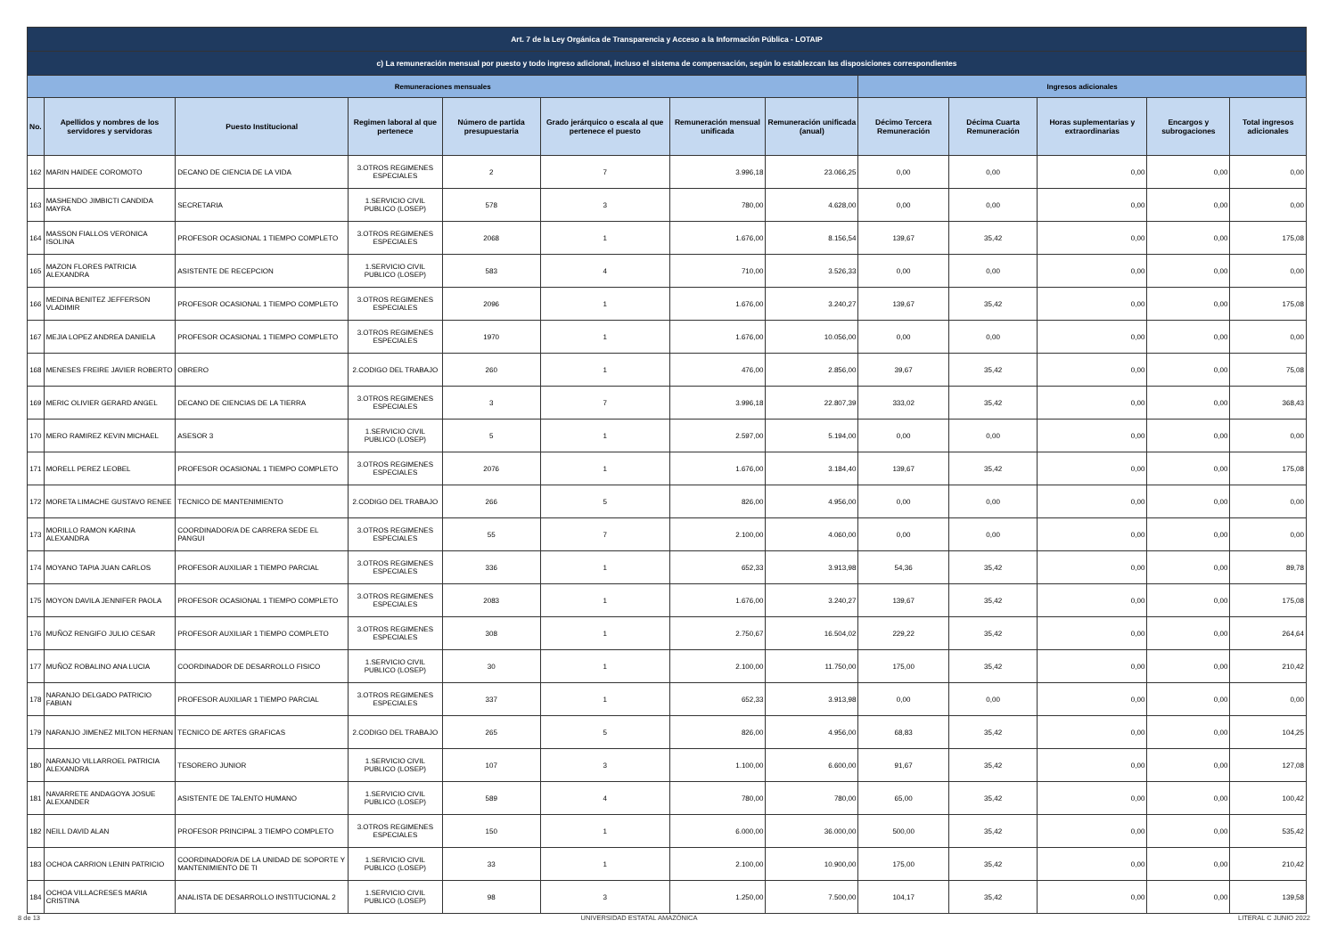| Art. 7 de la Ley Orgánica de Transparencia y Acceso a la Información Pública - LOTAIP | | | | | | | | | | | | |
| --- | --- | --- | --- | --- | --- | --- | --- | --- | --- | --- | --- | --- |
| c) La remuneración mensual por puesto y todo ingreso adicional, incluso el sistema de compensación, según lo establezcan las disposiciones correspondientes | | | | | | | | | | | | |
| Remuneraciones mensuales | | | | | | | | Ingresos adicionales | | | | |
| No. | Apellidos y nombres de los servidores y servidoras | Puesto Institucional | Regimen laboral al que pertenece | Número de partida presupuestaria | Grado jerárquico o escala al que pertenece el puesto | Remuneración mensual unificada | Remuneración unificada (anual) | Décimo Tercera Remuneración | Décima Cuarta Remuneración | Horas suplementarias y extraordinarias | Encargos y subrogaciones | Total ingresos adicionales |
| 162 | MARIN HAIDEE COROMOTO | DECANO DE CIENCIA DE LA VIDA | 3.OTROS REGIMENES ESPECIALES | 2 | 7 | 3.996,18 | 23.066,25 | 0,00 | 0,00 | 0,00 | 0,00 | 0,00 |
| 163 | MASHENDO JIMBICTI CANDIDA MAYRA | SECRETARIA | 1.SERVICIO CIVIL PUBLICO (LOSEP) | 578 | 3 | 780,00 | 4.628,00 | 0,00 | 0,00 | 0,00 | 0,00 | 0,00 |
| 164 | MASSON FIALLOS VERONICA ISOLINA | PROFESOR OCASIONAL 1 TIEMPO COMPLETO | 3.OTROS REGIMENES ESPECIALES | 2068 | 1 | 1.676,00 | 8.156,54 | 139,67 | 35,42 | 0,00 | 0,00 | 175,08 |
| 165 | MAZON FLORES PATRICIA ALEXANDRA | ASISTENTE DE RECEPCION | 1.SERVICIO CIVIL PUBLICO (LOSEP) | 583 | 4 | 710,00 | 3.526,33 | 0,00 | 0,00 | 0,00 | 0,00 | 0,00 |
| 166 | MEDINA BENITEZ JEFFERSON VLADIMIR | PROFESOR OCASIONAL 1 TIEMPO COMPLETO | 3.OTROS REGIMENES ESPECIALES | 2096 | 1 | 1.676,00 | 3.240,27 | 139,67 | 35,42 | 0,00 | 0,00 | 175,08 |
| 167 | MEJIA LOPEZ ANDREA DANIELA | PROFESOR OCASIONAL 1 TIEMPO COMPLETO | 3.OTROS REGIMENES ESPECIALES | 1970 | 1 | 1.676,00 | 10.056,00 | 0,00 | 0,00 | 0,00 | 0,00 | 0,00 |
| 168 | MENESES FREIRE JAVIER ROBERTO | OBRERO | 2.CODIGO DEL TRABAJO | 260 | 1 | 476,00 | 2.856,00 | 39,67 | 35,42 | 0,00 | 0,00 | 75,08 |
| 169 | MERIC OLIVIER GERARD ANGEL | DECANO DE CIENCIAS DE LA TIERRA | 3.OTROS REGIMENES ESPECIALES | 3 | 7 | 3.996,18 | 22.807,39 | 333,02 | 35,42 | 0,00 | 0,00 | 368,43 |
| 170 | MERO RAMIREZ KEVIN MICHAEL | ASESOR 3 | 1.SERVICIO CIVIL PUBLICO (LOSEP) | 5 | 1 | 2.597,00 | 5.194,00 | 0,00 | 0,00 | 0,00 | 0,00 | 0,00 |
| 171 | MORELL PEREZ LEOBEL | PROFESOR OCASIONAL 1 TIEMPO COMPLETO | 3.OTROS REGIMENES ESPECIALES | 2076 | 1 | 1.676,00 | 3.184,40 | 139,67 | 35,42 | 0,00 | 0,00 | 175,08 |
| 172 | MORETA LIMACHE GUSTAVO RENEE | TECNICO DE MANTENIMIENTO | 2.CODIGO DEL TRABAJO | 266 | 5 | 826,00 | 4.956,00 | 0,00 | 0,00 | 0,00 | 0,00 | 0,00 |
| 173 | MORILLO RAMON KARINA ALEXANDRA | COORDINADOR/A DE CARRERA SEDE EL PANGUI | 3.OTROS REGIMENES ESPECIALES | 55 | 7 | 2.100,00 | 4.060,00 | 0,00 | 0,00 | 0,00 | 0,00 | 0,00 |
| 174 | MOYANO TAPIA JUAN CARLOS | PROFESOR AUXILIAR 1 TIEMPO PARCIAL | 3.OTROS REGIMENES ESPECIALES | 336 | 1 | 652,33 | 3.913,98 | 54,36 | 35,42 | 0,00 | 0,00 | 89,78 |
| 175 | MOYON DAVILA JENNIFER PAOLA | PROFESOR OCASIONAL 1 TIEMPO COMPLETO | 3.OTROS REGIMENES ESPECIALES | 2083 | 1 | 1.676,00 | 3.240,27 | 139,67 | 35,42 | 0,00 | 0,00 | 175,08 |
| 176 | MUÑOZ RENGIFO JULIO CESAR | PROFESOR AUXILIAR 1 TIEMPO COMPLETO | 3.OTROS REGIMENES ESPECIALES | 308 | 1 | 2.750,67 | 16.504,02 | 229,22 | 35,42 | 0,00 | 0,00 | 264,64 |
| 177 | MUÑOZ ROBALINO ANA LUCIA | COORDINADOR DE DESARROLLO FISICO | 1.SERVICIO CIVIL PUBLICO (LOSEP) | 30 | 1 | 2.100,00 | 11.750,00 | 175,00 | 35,42 | 0,00 | 0,00 | 210,42 |
| 178 | NARANJO DELGADO PATRICIO FABIAN | PROFESOR AUXILIAR 1 TIEMPO PARCIAL | 3.OTROS REGIMENES ESPECIALES | 337 | 1 | 652,33 | 3.913,98 | 0,00 | 0,00 | 0,00 | 0,00 | 0,00 |
| 179 | NARANJO JIMENEZ MILTON HERNAN | TECNICO DE ARTES GRAFICAS | 2.CODIGO DEL TRABAJO | 265 | 5 | 826,00 | 4.956,00 | 68,83 | 35,42 | 0,00 | 0,00 | 104,25 |
| 180 | NARANJO VILLARROEL PATRICIA ALEXANDRA | TESORERO JUNIOR | 1.SERVICIO CIVIL PUBLICO (LOSEP) | 107 | 3 | 1.100,00 | 6.600,00 | 91,67 | 35,42 | 0,00 | 0,00 | 127,08 |
| 181 | NAVARRETE ANDAGOYA JOSUE ALEXANDER | ASISTENTE DE TALENTO HUMANO | 1.SERVICIO CIVIL PUBLICO (LOSEP) | 589 | 4 | 780,00 | 780,00 | 65,00 | 35,42 | 0,00 | 0,00 | 100,42 |
| 182 | NEILL DAVID ALAN | PROFESOR PRINCIPAL 3 TIEMPO COMPLETO | 3.OTROS REGIMENES ESPECIALES | 150 | 1 | 6.000,00 | 36.000,00 | 500,00 | 35,42 | 0,00 | 0,00 | 535,42 |
| 183 | OCHOA CARRION LENIN PATRICIO | COORDINADOR/A DE LA UNIDAD DE SOPORTE Y MANTENIMIENTO DE TI | 1.SERVICIO CIVIL PUBLICO (LOSEP) | 33 | 1 | 2.100,00 | 10.900,00 | 175,00 | 35,42 | 0,00 | 0,00 | 210,42 |
| 184 | OCHOA VILLACRESES MARIA CRISTINA | ANALISTA DE DESARROLLO INSTITUCIONAL 2 | 1.SERVICIO CIVIL PUBLICO (LOSEP) | 98 | 3 | 1.250,00 | 7.500,00 | 104,17 | 35,42 | 0,00 | 0,00 | 139,58 |
8 de 13 UNIVERSIDAD ESTATAL AMAZÓNICA LITERAL C JUNIO 2022